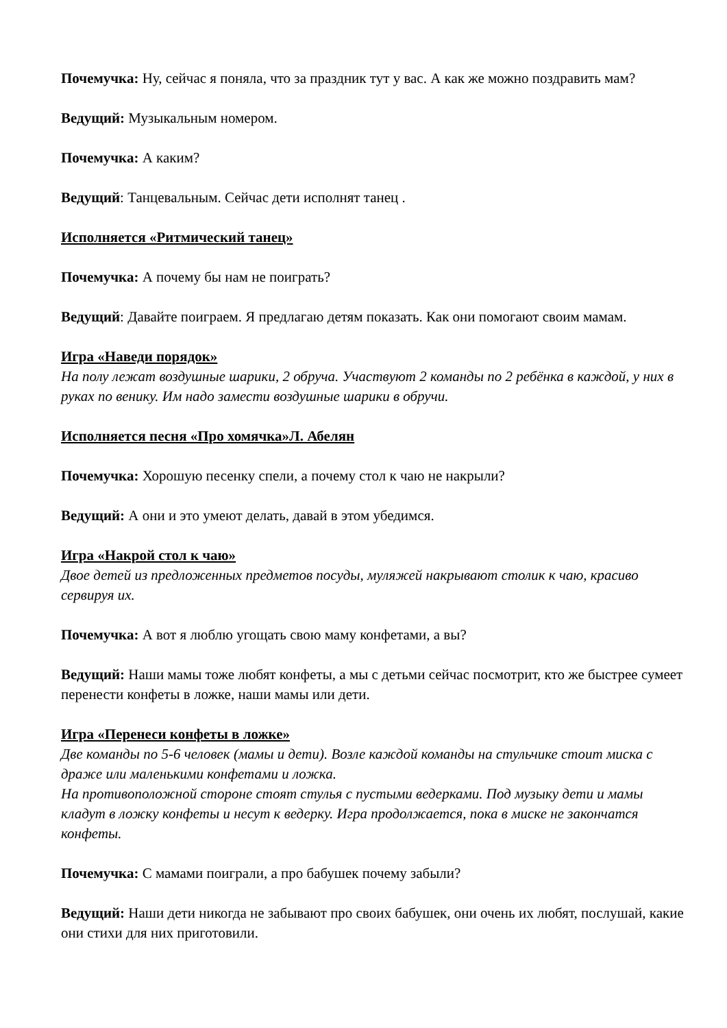Почемучка: Ну, сейчас я поняла, что за праздник тут у вас. А как же можно поздравить мам?
Ведущий: Музыкальным номером.
Почемучка: А каким?
Ведущий: Танцевальным. Сейчас дети исполнят танец .
Исполняется «Ритмический танец»
Почемучка: А почему бы нам не поиграть?
Ведущий: Давайте поиграем. Я предлагаю детям показать. Как они помогают своим мамам.
Игра «Наведи порядок»
На полу лежат воздушные шарики, 2 обруча. Участвуют 2 команды по 2 ребёнка в каждой, у них в руках по венику. Им надо замести воздушные шарики в обручи.
Исполняется песня «Про хомячка»Л. Абелян
Почемучка: Хорошую песенку спели, а почему стол к чаю не накрыли?
Ведущий: А они и это умеют делать, давай в этом убедимся.
Игра «Накрой стол к чаю»
Двое детей из предложенных предметов посуды, муляжей накрывают столик к чаю, красиво сервируя их.
Почемучка: А вот я люблю угощать свою маму конфетами, а вы?
Ведущий: Наши мамы тоже любят конфеты, а мы с детьми сейчас посмотрит, кто же быстрее сумеет перенести конфеты в ложке, наши мамы или дети.
Игра «Перенеси конфеты в ложке»
Две команды по 5-6 человек (мамы и дети). Возле каждой команды на стульчике стоит миска с драже или маленькими конфетами и ложка.
На противоположной стороне стоят стулья с пустыми ведерками. Под музыку дети и мамы кладут в ложку конфеты и несут к ведерку. Игра продолжается, пока в миске не закончатся конфеты.
Почемучка: С мамами поиграли, а про бабушек почему забыли?
Ведущий: Наши дети никогда не забывают про своих бабушек, они очень их любят, послушай, какие они стихи для них приготовили.